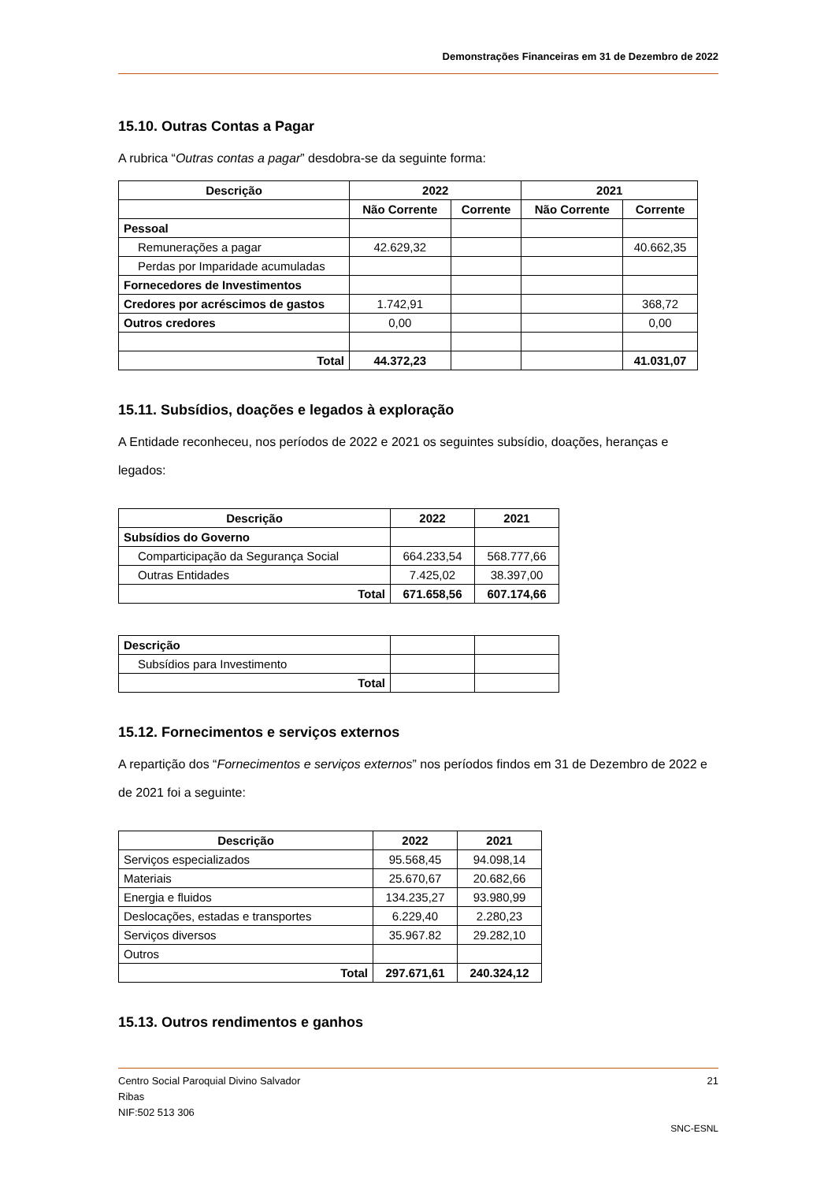Demonstrações Financeiras em 31 de Dezembro de 2022
15.10. Outras Contas a Pagar
A rubrica “Outras contas a pagar” desdobra-se da seguinte forma:
| Descrição | 2022 | | 2021 | |
| --- | --- | --- | --- | --- |
| | Não Corrente | Corrente | Não Corrente | Corrente |
| Pessoal | | | | |
| Remunerações a pagar | 42.629,32 | | | 40.662,35 |
| Perdas por Imparidade acumuladas | | | | |
| Fornecedores de Investimentos | | | | |
| Credores por acréscimos de gastos | 1.742,91 | | | 368,72 |
| Outros credores | 0,00 | | | 0,00 |
| Total | 44.372,23 | | | 41.031,07 |
15.11. Subsídios, doações e legados à exploração
A Entidade reconheceu, nos períodos de 2022 e 2021 os seguintes subsídio, doações, heranças e legados:
| Descrição | 2022 | 2021 |
| --- | --- | --- |
| Subsídios do Governo | | |
| Comparticipação da Segurança Social | 664.233,54 | 568.777,66 |
| Outras Entidades | 7.425,02 | 38.397,00 |
| Total | 671.658,56 | 607.174,66 |
| Descrição | | |
| Subsídios para Investimento | | |
| Total | | |
15.12. Fornecimentos e serviços externos
A repartição dos “Fornecimentos e serviços externos” nos períodos findos em 31 de Dezembro de 2022 e de 2021 foi a seguinte:
| Descrição | 2022 | 2021 |
| --- | --- | --- |
| Serviços especializados | 95.568,45 | 94.098,14 |
| Materiais | 25.670,67 | 20.682,66 |
| Energia e fluidos | 134.235,27 | 93.980,99 |
| Deslocações, estadas e transportes | 6.229,40 | 2.280,23 |
| Serviços diversos | 35.967.82 | 29.282,10 |
| Outros | | |
| Total | 297.671,61 | 240.324,12 |
15.13. Outros rendimentos e ganhos
Centro Social Paroquial Divino Salvador 21
Ribas
NIF:502 513 306
SNC-ESNL